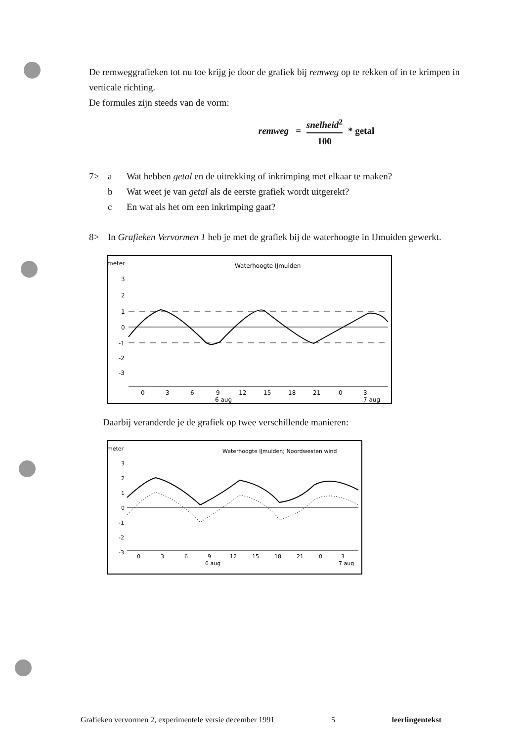De remweggrafieken tot nu toe krijg je door de grafiek bij remweg op te rekken of in te krimpen in verticale richting.
De formules zijn steeds van de vorm:
remweg = snelheid<sup>2</sup> 100 * getal
7> a Wat hebben getal en de uitrekking of inkrimping met elkaar te maken?
b Wat weet je van getal als de eerste grafiek wordt uitgerekt?
c En wat als het om een inkrimping gaat?
8> In Grafieken Vervormen 1 heb je met de grafiek bij de waterhoogte in IJmuiden gewerkt.
Waterhoogte IJmuiden
meter
3
2
1
0
-1
-2
-3
0
3
6
9
12
15
18
21
0
3
6 aug
7 aug
Daarbij veranderde je de grafiek op twee verschillende manieren:
Waterhoogte IJmuiden; Noordwesten wind
meter
3
2
1
0
-1
-2
-3
0
3
6
9
12
15
18
21
0
3
6 aug
7 aug
Grafieken vervormen 2, experimentele versie december 1991 5 leerlingentekst